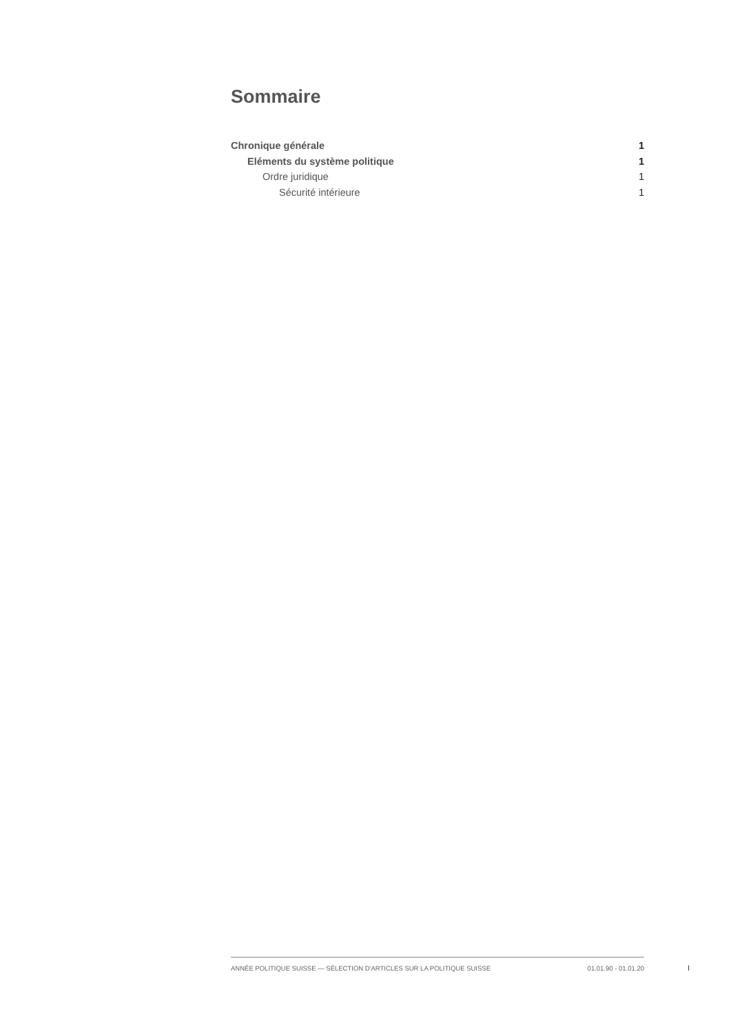Sommaire
Chronique générale 1
Eléments du système politique 1
Ordre juridique 1
Sécurité intérieure 1
ANNÉE POLITIQUE SUISSE — SÉLECTION D'ARTICLES SUR LA POLITIQUE SUISSE 01.01.90 - 01.01.20
I